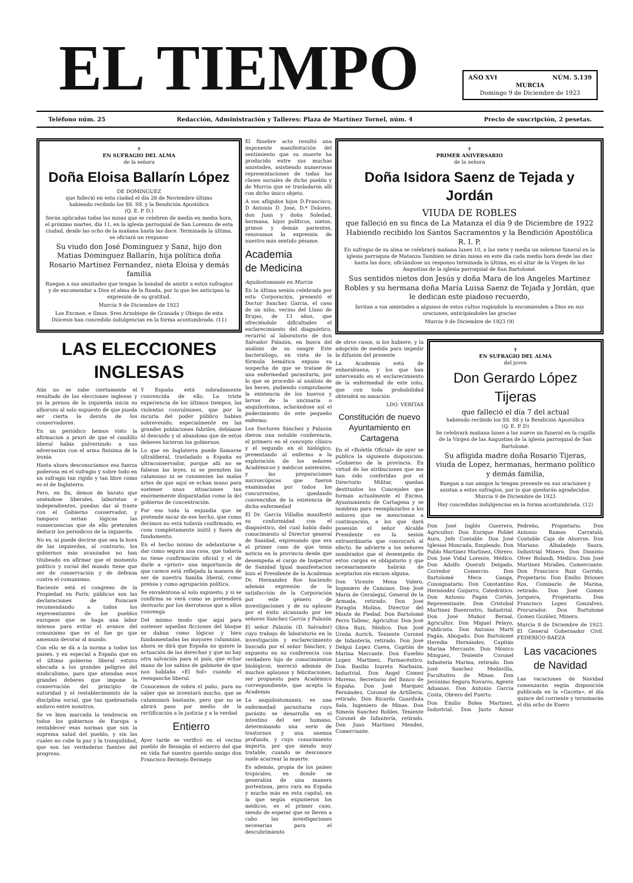EL TIEMPO
AÑO XVI NÚM. 5.139
MURCIA
Domingo 9 de Diciembre de 1923
Teléfono núm. 25 Redacción, Administración y Talleres: Plaza de Martínez Tornel, núm. 4 Precio de suscripción, 2 pesetas.
✝
EN SUFRAGIO DEL ALMA
de la señora
Doña Eloisa Ballarín López
DE DOMINGUEZ
que falleció en esta ciudad el día 28 de Noviembre último
habiendo recibido los SS. SS. y la Bendición Apostólica
(Q. E. P. D.)
Serán aplicadas todas las misas que se celebren de media en media hora, el próximo martes, día 11, en la iglesia parroquial de San Lorenzo de esta ciudad, desde las ocho de la mañana hasta las doce. Terminada la última, se oficiará un responso
Su viudo don José Dominguez y Sanz, hijo don Matias Dominguez Ballarín, hija política doña Rosario Martínez Fernandez, nieta Eloisa y demás familia
Ruegan a sus amistades que tengan la bondad de asistir a estos sufragios y de encomendar a Dios el alma de la finada, por lo que les anticipan la expresión de su gratitud.
Murcia 9 de Diciembre de 1923
Los Excmos. e Ilmos. Sres Arzobispo de Granada y Obispo de esta Diócesis han concedido indulgencias en la forma acostumbrada. (11)
LAS ELECCIONES INGLESAS
Aún no se sabe ciertamente el resultado de las elecciones inglesas y ya la prensa de la izquierda inicia su alborozo al solo supuesto de que pueda ser cierta la derota de los conservadores.
En un periódico hemos visto la afirmacion a priori de que el caudillo liberal había pulverizado a sus adversarios con el arma finísima de la ironía.
Hasta ahora desconocíamos esa fuerza poderosa en el sufragio y sobre todo en un sufragio tan rígido y tan libre como es el de Inglaterra.
Pero, en fin, demos de barato que uniéndose liberales, laboristas e independientes, puedan dar al traste con el Gobierno conservador, y tampoco serian lógicas las consecuencias que de ello pretenden deducir los periódicos de la izquierda.
No es, ni puede decirse que sea la hora de las izquierdas, al contrario, los gobiernos más avanzados no han titubeado en afirmar que el momento político y social del mundo tiene que ser de conservación y de defensa contra el comunismo.
Reciente está el congreso de la Propiedad en París; públicas son las declaraciones de Poincaré recomendando a todos los representantes de los pueblos europeos que se haga una labor intensa para evitar el avance del comunismo que es el fue go que amenaza devorar al mundo.
Con ello se dá a la norma a todos los paises, y en especial a España que en el último gobierno liberal estuvo abocada a los grandes peligros del sindicalismo, para que atiendan esos grandes deberes que impone la conservación del principio de autoridad y el restablecimiento de la disciplina social, que tan quebrantada anduvo entre nosotros.
Se ve bien marcada la tendencia en todos los gobiernos de Europa a restablecer esas normas que son la suprema salud del pueblo, y sin las cuales no cabe la paz y la tranquilidad, que son las verdaderas fuentes del progreso.
Y España está sobradamente convencida de ello. La triste experiencia de los últimos tiempos, las violentas convulsiones, que por la incuria del poder público habían sobrevenido, especialmente en las grandes poblaciones fabriles, debíanse al descuido y al abandono que de estos deberes hicieron los gobiernos.
Lo que en Inglaterra puede llamarse ultraliberal, trasladado a España es ultraconservador, porque allí no se falsean las leyes, ni se permiten las calumnias ni se consienten las malas artes de que aquí se echan mano para sostener unas situaciones tan enormemente disparatadas como la del gobierno de concentración.
Por eso toda la enjundia que se pretende sacar de ese hecho, que como decimos no está todavía confirmado, es cosa completamente inútil y fuera de fundamento.
En el hecho mismo de adelantarse a dar como segura una cosa, que todavía no tiene confirmación oficial y el de darle a «priori» una importancia de que carece está reflejada la manera de ser de nuestra familia liberal, como prensa y como agrupación política.
Se envalentona al solo supuesto, y si se confirma se verá como se pretenderá derivarlo por los derroteros que a ellos convenga
Del mismo modo que aquí para sostener aquellas ficciones del bloque se daban como lógicas y bien fundamentadas las mayores calumnias, ahora se dirá que España no quiere la actuación de las derechas y que no hay otra salvación para el país, que echar mano de los sabios de gabinete de que nos hablaba «El Sol» cuando el reenganche liberal.
Conocemos de sobra el paño, para no saber que se inventará mucho, que se calumniará bastante; pero que no se abrirá paso por medio de la rectificación a la justicia y a la verdad
Entierro
Ayer tarde se verificó en el vecino pueblo de Beniaján el entierro del que en vida fué nuestro querido amigo don Francisco Bermejo Bermejo
El fúnebre acto resultó una imponente manifestación del sentimiento que su muerte ha producido entre sus muchas amistades, asistiendo numerosas representaciones de todas las clases sociales de dicho pueblo y de Murcia que se trasladaron allí con dicho único objeto.
A sus afligidos hijos D.Francisco, D Antonio D. José, D.ª Dolores, don Juan y doña Soledad, hermana, hijos políticos, nietos, primos y demás parientes, renovamos la expresión de nuestro más sentido pésame.
Academia
de Medicina
Aquilostomiasis en Murcia
En la última sesión celebrada por esta Corporación, presentó el Doctor Sanchez Garcia, el caso de un niño, vecino del Llano de Brujas, de 13 años, que ofreciéndole dificultades el esclarecimiento del diagnóstico, recurrió al laboratorio de don Salvador Palazón, en busca del análisis de su sangre Este bacteriólogo, en vista de la fórmula hemática expuso su sospecha de que se tratase de una enfermedad parasitaria, por lo que se procedió al análisis de las heces, pudiendo comprobarse la existencia de los huevos y larvas de la uncinaria o anquilostoma, aclarándose así el padecimiento de este pequeño enfermo.
Los Doctores Sánchez y Palazón dieron una notable conferencia, el primero en el concepto clínico y el segundo en el biológico, presentando al enfermo a la exploración de los señores Académicos y médicos asistentes, y las preparaciones microscópicas que fueron examinadas por todos los concurrentes, quedando convencidos de la existencia de dicha enfermedad
El Dr. García Villalba manifestó su conformidad con el diagnóstico, del cual había dado conocimiento al Director general de Sanidad, expresando que era el primer caso de que tenia noticia en la provincia desde que desempeña el cargo de Inspector de Sanidad Igual manifestacion hizo el Presidente de la Academia Dr. Hernandez Ros haciendo además expresión de la satisfacción de la Corporación por este género de investigaciones y de su aplauso por el éxito alcanzado por los señores Sanchez Garcia y Palazón
El señor Palazón (D. Salvador) cuyo trabajo de laboratorio en la investigación y esclarecimiento buscado por el señor Sánchez, y expuesto en su conferencia con verdadero lujo de conocimientos biológicos, mereció además de muchos aplausos y felicitaciones, ser propuesto para Académico correspondiente, que acepta la Academia
La anquilostomiasis, es una enfermedad parasitaria cuyo parásito se desarrolla en el intestino del ser humano, determinando una serie de trastornos y una anemia profunda, y cuyo conocimiento importa, por que siendo muy tratable, cuando se desconoce suele acarrear la muerte.
Es además, propia de los paises tropicales, en donde se generaliza de una manera portentosa, pero rara en España y mucho más en esta capital, en la que según expusieron los médicos, es el primer caso, siendo de esperar que se lleven a cabo las investigaciones necesarias para el descubrimiento
✝
PRIMER ANIVERSARIO
de la señora
Doña Isidora Saenz de Tejada y Jordán
VIUDA DE ROBLES
que falleció en su finca de La Matanza el día 9 de Diciembre de 1922
Habiendo recibido los Santos Sacramentos y la Bendición Apostólica
R. I. P.
En sufragio de su alma se celebrará mañana lunes 10, a las siete y media un solemne funeral en la iglesia parroquia de Matanza Tambien se dirán misas en este día cada media hora desde las diez hasta las doce, oficiándose un responso terminada la última, en el altar de la Virgen de las Angustias de la iglesia parroquial de San Bartolomé.
Sus sentidos nietos don Jesús y doña Mara de los Angeles Martinez Robles y su hermana doña María Luisa Saenz de Tejada y Jordán, que le dedican este piadoso recuerdo,
Invitan a sus amistades a algunos de estos cultos rogándole la encomienden a Dios en sus oraciones, anticipándoles las gracias
Murcia 9 de Diciembre de 1923 (9)
de otros casos, si los hubiere, y la adopción de medida para impedir la difusión del presente
La Academia está de enhorabuena, y los que han intervenido en el esclarecimiento de la enfermedad de este niño, que con toda probabilidad obtendrá su sanación
LDO. VERITAS
Constitución de nuevo Ayuntamiento en Cartagena
En el «Boletín Oficial» de ayer se publica la siguiente disposición: «Gobierno de la provincia. En virtud de las atribuciones que me han sido conferidas por el Directorio Militar, quedan destituidos los Concejales que forman actualmente el Excmo. Ayuntamiento de Cartagena y se nombran para reemplazarlos a los señores que se mencionan a continuación, a los que dará posesión el señor Alcalde Presidente en la sesión extraordinaria que convocará al efecto. Se advierte a los señores nombrados que el desempeño de estos cargos es obligatorio y que necesariamente habrán de aceptarlos sin excusa alguna.
Don Vicente Mena Valero, Ingeniero de Caminos. Don José María de Geraleguí, General de la Armada, retirado. Don José Paragón Molina, Director del Monte de Piedad. Don Bartolomé Ferro Tallenc, Agricultor. Don José Oliva Ruiz, Médico. Don José Ureña Aurich, Teniente Coronel de Infantería, retirado. Don José Delgui Lopez Cueva, Capitán de Marina Mercante. Don Eusebio Lopez Martinez, Farmacéutico. Don Basilio Isureta Narbaiza, Industrial. Don Angel Gomez Moreno, Secretario del Banco de España. Don José Marquez Fernández, Coronel de Artillería, retirado. Don Ricardo Guardiola Sala, Ingeniero de Minas. Don Simeón Sanchez Robles, Teniente Coronel de Infantería, retirado. Don Juan Martinez Mendez, Comerciante.
✝
EN SUFRAGIO DEL ALMA
del joven
Don Gerardo López Tijeras
que falleció el día 7 del actual
habiendo recibido los SS. SS y la Bendición Apostólica
(Q. E. P. D)
Se celebrará mañana lunes a las nueve un funeral en la capilla de la Virgen de las Angustias de la iglesia parroquial de San Bartolomé.
Su afligida madre doña Rosario Tijeras, viuda de Lopez, hermanas, hermano político y demás familia,
Ruegan a sus amigos lo tengan presente en sus oraciones y asistan a estos sufragios, por lo que quedarán agradecidos. Murcia 9 de Diciembre de 1923
Hay concedidas indulgencias en la forma acostumbrada. (12)
Don José Inglés Guerrero, Agricultor. Don Enrique Poblet Aura, Jefe Contable. Don José Iglesias Moncada, Empleado. Don Pablo Martinez Martinez, Obrero. Don José Vidal Lorente, Médico. Don Adolfo Queruti Delgado, Corredor Comercio. Don Bartolomé Meca Ganga, Consignatario. Don Constantino Hernández Guijarro, Catedrático. Don Antonio Pagán Cortés, Representante. Don Cristobal Martinez Buenrostro, Industrial. Don José Muñoz Bernal, Agricultor. Don Miguel Pelayo, Publicista. Don Antonio Martí Pagán, Abogado. Don Bartolomé Heredia Hernández, Capitán Marina Mercante. Don Mónico Minguez, Teniente Coronel Infantería Marina, retirado. Don José Sanchez Medavilla, Facultativo de Minas. Don Jerónimo Segura Navarro, Agente Aduanas. Don Antonio Garcia Costa, Obrero del Puerto.
Don Emilio Bolea Martinez, Industrial. Don Justo Aznar Pedreño, Propietario. Don Antonio Ramos Carratalá, Contable Caja de Ahorros. Don Mariano Albaladejo Saura, Industrial Minero. Don Dionisio Olver Rolandi, Médico. Don José Martinez Miralles, Comerciante. Don Francisco Ruiz Garrido, Propietario. Don Emilio Briones Ros, Comisario de Marina, retirado. Don José Gomez Jorquera, Propietario. Don Francisco Lopez Gonzalvez, Procurador. Don Bartolomé Gomez Gozález, Minero.
Murcia 8 de Diciembre de 1923. El General Gobernador Civil. FEDERICO BAEZA
Las vacaciones de Navidad
Las vacaciones de Navidad comenzarán según disposición publicada en la «Gaceta», el día quince del corriente y terminarán el día ocho de Enero